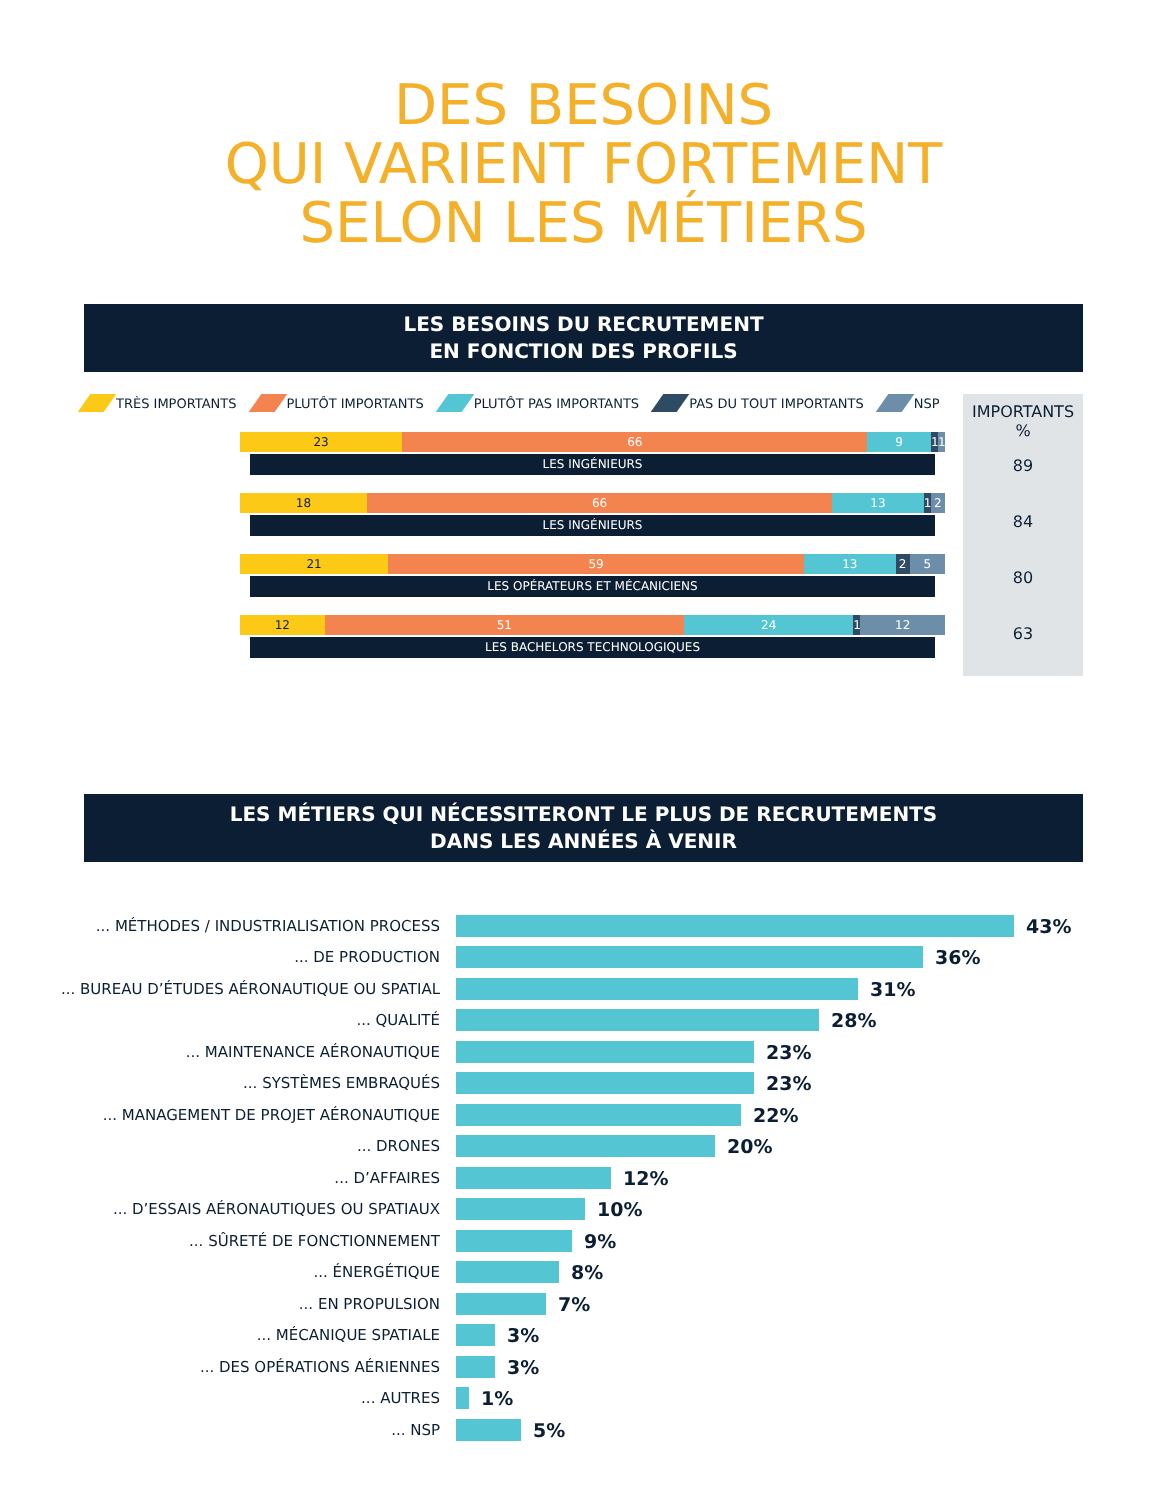DES BESOINS
QUI VARIENT FORTEMENT
SELON LES MÉTIERS
LES BESOINS DU RECRUTEMENT
EN FONCTION DES PROFILS
TRÈS IMPORTANTS PLUTÔT IMPORTANTS PLUTÔT PAS IMPORTANTS PAS DU TOUT IMPORTANTS NSP
23 66 9 1 1
LES INGÉNIEURS
18 66 13 1 2
LES INGÉNIEURS
21 59 13 2 5
LES OPÉRATEURS ET MÉCANICIENS
12 51 24 1 12
LES BACHELORS TECHNOLOGIQUES
IMPORTANTS
%
89
84
80
63
LES MÉTIERS QUI NÉCESSITERONT LE PLUS DE RECRUTEMENTS
DANS LES ANNÉES À VENIR
... MÉTHODES / INDUSTRIALISATION PROCESS 43%
... DE PRODUCTION 36%
... BUREAU D’ÉTUDES AÉRONAUTIQUE OU SPATIAL 31%
... QUALITÉ 28%
... MAINTENANCE AÉRONAUTIQUE 23%
... SYSTÈMES EMBRAQUÉS 23%
... MANAGEMENT DE PROJET AÉRONAUTIQUE 22%
... DRONES 20%
... D’AFFAIRES 12%
... D’ESSAIS AÉRONAUTIQUES OU SPATIAUX 10%
... SÛRETÉ DE FONCTIONNEMENT 9%
... ÉNERGÉTIQUE 8%
... EN PROPULSION 7%
... MÉCANIQUE SPATIALE 3%
... DES OPÉRATIONS AÉRIENNES 3%
... AUTRES 1%
... NSP 5%